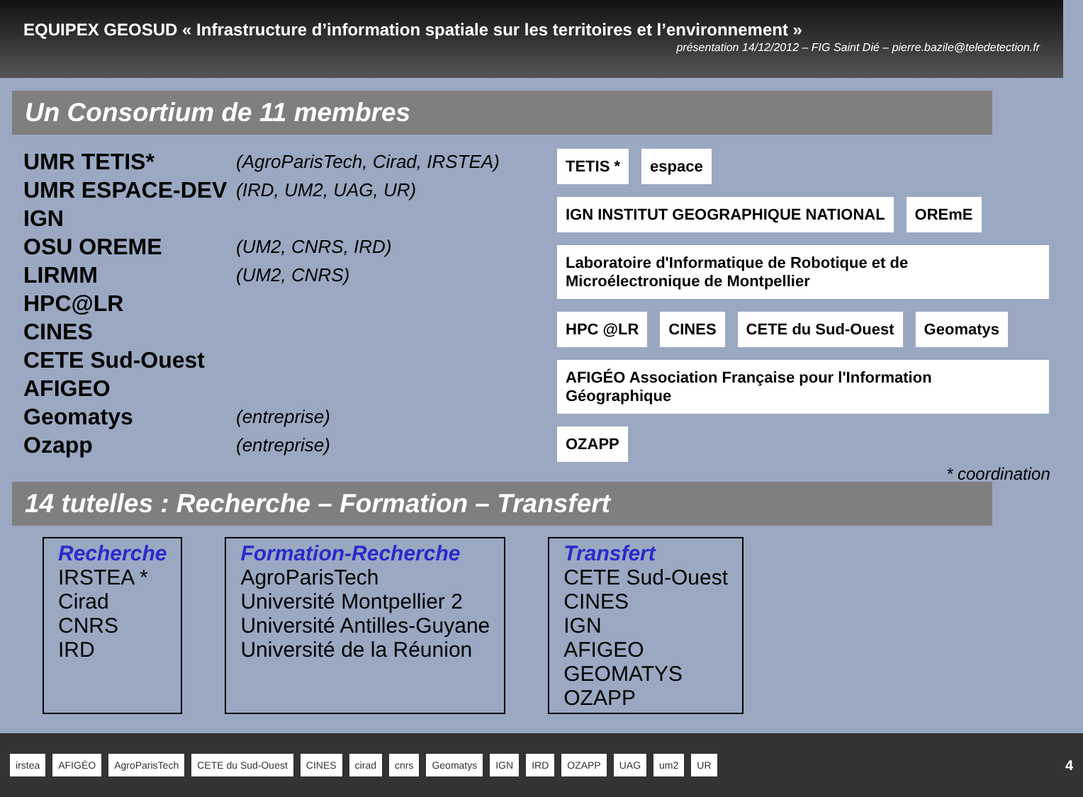EQUIPEX GEOSUD « Infrastructure d’information spatiale sur les territoires et l’environnement »
présentation 14/12/2012 – FIG Saint Dié – pierre.bazile@teledetection.fr
Un Consortium de 11 membres
UMR TETIS* (AgroParisTech, Cirad, IRSTEA)
UMR ESPACE-DEV (IRD, UM2, UAG, UR)
IGN
OSU OREME (UM2, CNRS, IRD)
LIRMM (UM2, CNRS)
HPC@LR
CINES
CETE Sud-Ouest
AFIGEO
Geomatys (entreprise)
Ozapp (entreprise)
TETIS *
espace
IGN INSTITUT GEOGRAPHIQUE NATIONAL
OREmE
Laboratoire d'Informatique de Robotique et de Microélectronique de Montpellier
HPC @LR
CINES
CETE du Sud-Ouest
Geomatys
AFIGÉO Association Française pour l'Information Géographique
OZAPP
* coordination
14 tutelles : Recherche – Formation – Transfert
Recherche
IRSTEA *
Cirad
CNRS
IRD
Formation-Recherche
AgroParisTech
Université Montpellier 2
Université Antilles-Guyane
Université de la Réunion
Transfert
CETE Sud-Ouest
CINES
IGN
AFIGEO
GEOMATYS
OZAPP
irstea AFIGÉO AgroParisTech CETE du Sud-Ouest CINES cirad cnrs Geomatys IGN IRD OZAPP UAG um2 UR 4